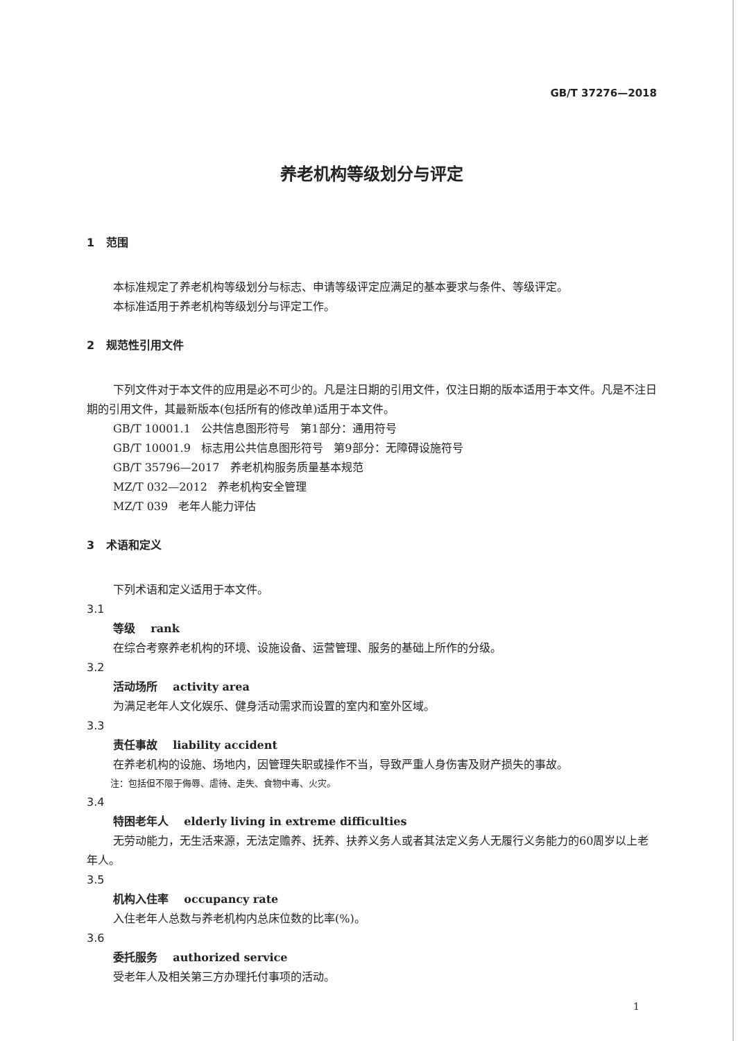GB/T 37276—2018
养老机构等级划分与评定
1 范围
本标准规定了养老机构等级划分与标志、申请等级评定应满足的基本要求与条件、等级评定。
本标准适用于养老机构等级划分与评定工作。
2 规范性引用文件
下列文件对于本文件的应用是必不可少的。凡是注日期的引用文件，仅注日期的版本适用于本文件。凡是不注日期的引用文件，其最新版本(包括所有的修改单)适用于本文件。
GB/T 10001.1 公共信息图形符号 第1部分：通用符号
GB/T 10001.9 标志用公共信息图形符号 第9部分：无障碍设施符号
GB/T 35796—2017 养老机构服务质量基本规范
MZ/T 032—2012 养老机构安全管理
MZ/T 039 老年人能力评估
3 术语和定义
下列术语和定义适用于本文件。
3.1
等级 rank
在综合考察养老机构的环境、设施设备、运营管理、服务的基础上所作的分级。
3.2
活动场所 activity area
为满足老年人文化娱乐、健身活动需求而设置的室内和室外区域。
3.3
责任事故 liability accident
在养老机构的设施、场地内，因管理失职或操作不当，导致严重人身伤害及财产损失的事故。
注：包括但不限于侮辱、虐待、走失、食物中毒、火灾。
3.4
特困老年人 elderly living in extreme difficulties
无劳动能力，无生活来源，无法定赡养、抚养、扶养义务人或者其法定义务人无履行义务能力的60周岁以上老年人。
3.5
机构入住率 occupancy rate
入住老年人总数与养老机构内总床位数的比率(%)。
3.6
委托服务 authorized service
受老年人及相关第三方办理托付事项的活动。
1